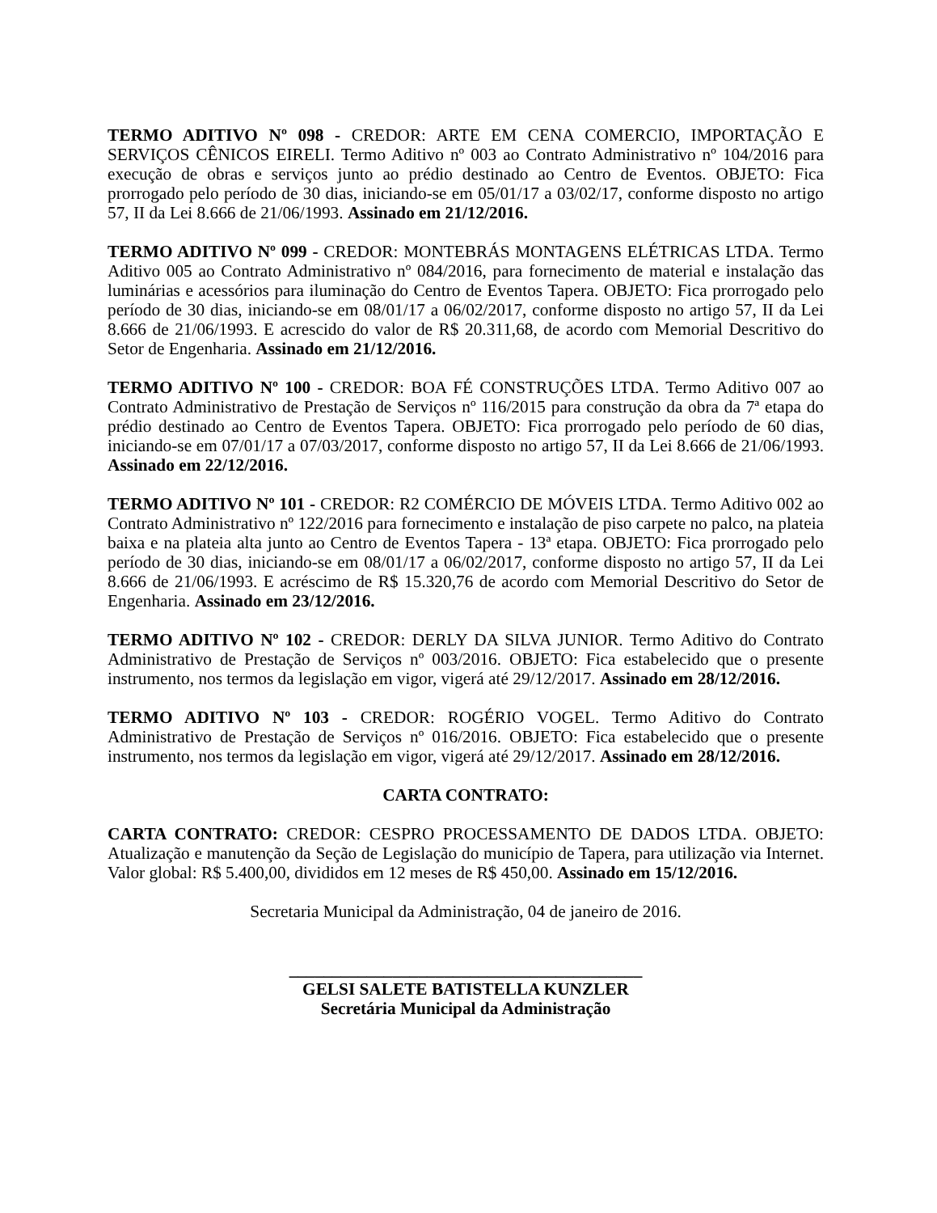TERMO ADITIVO Nº 098 - CREDOR: ARTE EM CENA COMERCIO, IMPORTAÇÃO E SERVIÇOS CÊNICOS EIRELI. Termo Aditivo nº 003 ao Contrato Administrativo nº 104/2016 para execução de obras e serviços junto ao prédio destinado ao Centro de Eventos. OBJETO: Fica prorrogado pelo período de 30 dias, iniciando-se em 05/01/17 a 03/02/17, conforme disposto no artigo 57, II da Lei 8.666 de 21/06/1993. Assinado em 21/12/2016.
TERMO ADITIVO Nº 099 - CREDOR: MONTEBRÁS MONTAGENS ELÉTRICAS LTDA. Termo Aditivo 005 ao Contrato Administrativo nº 084/2016, para fornecimento de material e instalação das luminárias e acessórios para iluminação do Centro de Eventos Tapera. OBJETO: Fica prorrogado pelo período de 30 dias, iniciando-se em 08/01/17 a 06/02/2017, conforme disposto no artigo 57, II da Lei 8.666 de 21/06/1993. E acrescido do valor de R$ 20.311,68, de acordo com Memorial Descritivo do Setor de Engenharia. Assinado em 21/12/2016.
TERMO ADITIVO Nº 100 - CREDOR: BOA FÉ CONSTRUÇÕES LTDA. Termo Aditivo 007 ao Contrato Administrativo de Prestação de Serviços nº 116/2015 para construção da obra da 7ª etapa do prédio destinado ao Centro de Eventos Tapera. OBJETO: Fica prorrogado pelo período de 60 dias, iniciando-se em 07/01/17 a 07/03/2017, conforme disposto no artigo 57, II da Lei 8.666 de 21/06/1993. Assinado em 22/12/2016.
TERMO ADITIVO Nº 101 - CREDOR: R2 COMÉRCIO DE MÓVEIS LTDA. Termo Aditivo 002 ao Contrato Administrativo nº 122/2016 para fornecimento e instalação de piso carpete no palco, na plateia baixa e na plateia alta junto ao Centro de Eventos Tapera - 13ª etapa. OBJETO: Fica prorrogado pelo período de 30 dias, iniciando-se em 08/01/17 a 06/02/2017, conforme disposto no artigo 57, II da Lei 8.666 de 21/06/1993. E acréscimo de R$ 15.320,76 de acordo com Memorial Descritivo do Setor de Engenharia. Assinado em 23/12/2016.
TERMO ADITIVO Nº 102 - CREDOR: DERLY DA SILVA JUNIOR. Termo Aditivo do Contrato Administrativo de Prestação de Serviços nº 003/2016. OBJETO: Fica estabelecido que o presente instrumento, nos termos da legislação em vigor, vigerá até 29/12/2017. Assinado em 28/12/2016.
TERMO ADITIVO Nº 103 - CREDOR: ROGÉRIO VOGEL. Termo Aditivo do Contrato Administrativo de Prestação de Serviços nº 016/2016. OBJETO: Fica estabelecido que o presente instrumento, nos termos da legislação em vigor, vigerá até 29/12/2017. Assinado em 28/12/2016.
CARTA CONTRATO:
CARTA CONTRATO: CREDOR: CESPRO PROCESSAMENTO DE DADOS LTDA. OBJETO: Atualização e manutenção da Seção de Legislação do município de Tapera, para utilização via Internet. Valor global: R$ 5.400,00, divididos em 12 meses de R$ 450,00. Assinado em 15/12/2016.
Secretaria Municipal da Administração, 04 de janeiro de 2016.
_________________________________________
GELSI SALETE BATISTELLA KUNZLER
Secretária Municipal da Administração